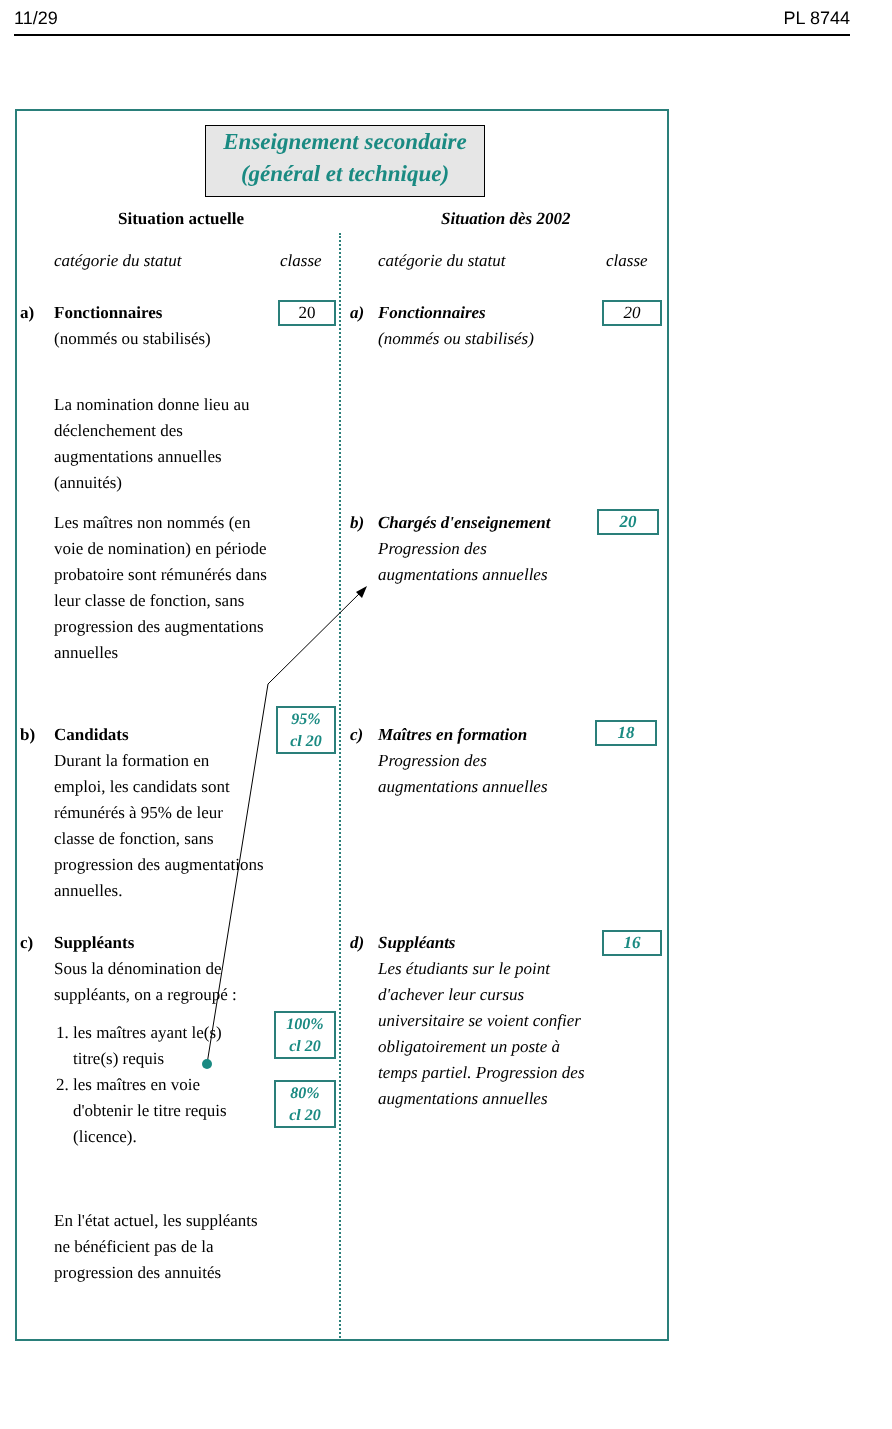11/29 PL 8744
Enseignement secondaire
(général et technique)
Situation actuelle Situation dès 2002
catégorie du statut classe catégorie du statut classe
a)
Fonctionnaires
(nommés ou stabilisés)
20 a)
Fonctionnaires
(nommés ou stabilisés)
20
La nomination donne lieu au déclenchement des augmentations annuelles (annuités)
Les maîtres non nommés (en voie de nomination) en période probatoire sont rémunérés dans leur classe de fonction, sans progression des augmentations annuelles
b)
Chargés d'enseignement
Progression des
augmentations annuelles
20
b)
Candidats
Durant la formation en emploi, les candidats sont rémunérés à 95% de leur classe de fonction, sans progression des augmentations annuelles.
95%
cl 20
c)
Maîtres en formation
Progression des
augmentations annuelles
18
c)
Suppléants
Sous la dénomination de suppléants, on a regroupé :
1. les maîtres ayant le(s)
titre(s) requis
2. les maîtres en voie
d'obtenir le titre requis
(licence).
100%
cl 20
80%
cl 20
d)
Suppléants
Les étudiants sur le point d'achever leur cursus universitaire se voient confier obligatoirement un poste à temps partiel. Progression des augmentations annuelles
16
En l'état actuel, les suppléants ne bénéficient pas de la progression des annuités